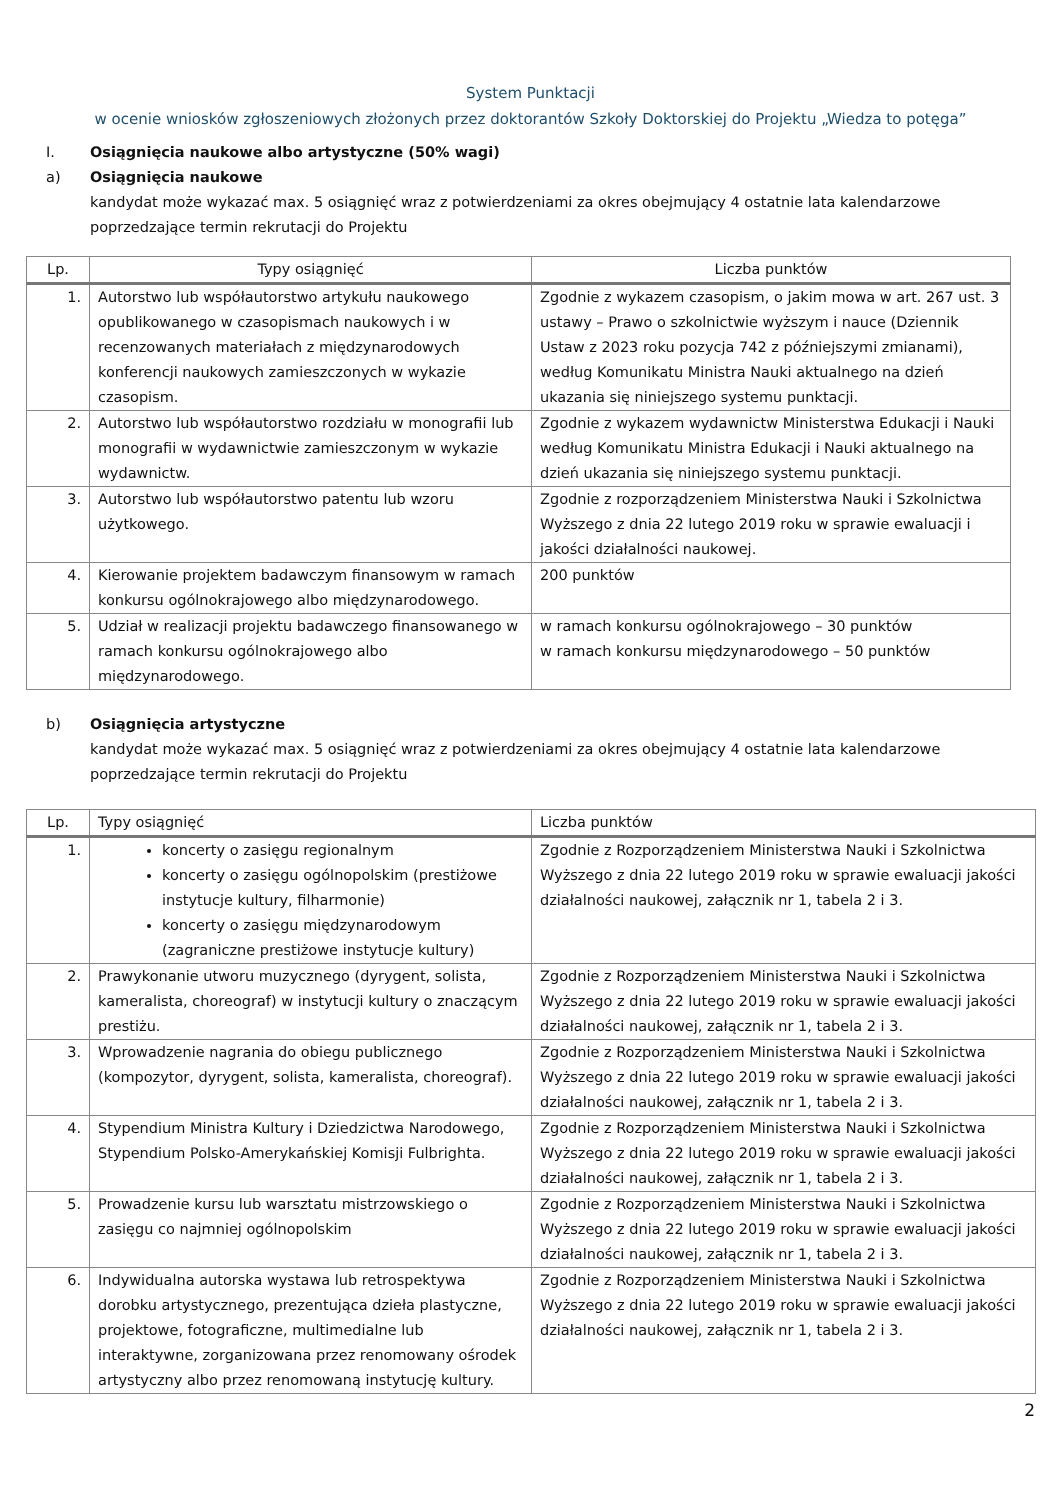System Punktacji
w ocenie wniosków zgłoszeniowych złożonych przez doktorantów Szkoły Doktorskiej do Projektu „Wiedza to potęga”
I. Osiągnięcia naukowe albo artystyczne (50% wagi)
a) Osiągnięcia naukowe
kandydat może wykazać max. 5 osiągnięć wraz z potwierdzeniami za okres obejmujący 4 ostatnie lata kalendarzowe poprzedzające termin rekrutacji do Projektu
| Lp. | Typy osiągnięć | Liczba punktów |
| --- | --- | --- |
| 1. | Autorstwo lub współautorstwo artykułu naukowego opublikowanego w czasopismach naukowych i w recenzowanych materiałach z międzynarodowych konferencji naukowych zamieszczonych w wykazie czasopism. | Zgodnie z wykazem czasopism, o jakim mowa w art. 267 ust. 3 ustawy – Prawo o szkolnictwie wyższym i nauce (Dziennik Ustaw z 2023 roku pozycja 742 z późniejszymi zmianami), według Komunikatu Ministra Nauki aktualnego na dzień ukazania się niniejszego systemu punktacji. |
| 2. | Autorstwo lub współautorstwo rozdziału w monografii lub monografii w wydawnictwie zamieszczonym w wykazie wydawnictw. | Zgodnie z wykazem wydawnictw Ministerstwa Edukacji i Nauki według Komunikatu Ministra Edukacji i Nauki aktualnego na dzień ukazania się niniejszego systemu punktacji. |
| 3. | Autorstwo lub współautorstwo patentu lub wzoru użytkowego. | Zgodnie z rozporządzeniem Ministerstwa Nauki i Szkolnictwa Wyższego z dnia 22 lutego 2019 roku w sprawie ewaluacji i jakości działalności naukowej. |
| 4. | Kierowanie projektem badawczym finansowym w ramach konkursu ogólnokrajowego albo międzynarodowego. | 200 punktów |
| 5. | Udział w realizacji projektu badawczego finansowanego w ramach konkursu ogólnokrajowego albo międzynarodowego. | w ramach konkursu ogólnokrajowego – 30 punktów w ramach konkursu międzynarodowego – 50 punktów |
b) Osiągnięcia artystyczne
kandydat może wykazać max. 5 osiągnięć wraz z potwierdzeniami za okres obejmujący 4 ostatnie lata kalendarzowe poprzedzające termin rekrutacji do Projektu
| Lp. | Typy osiągnięć | Liczba punktów |
| --- | --- | --- |
| 1. | koncerty o zasięgu regionalnym koncerty o zasięgu ogólnopolskim (prestiżowe instytucje kultury, filharmonie) koncerty o zasięgu międzynarodowym (zagraniczne prestiżowe instytucje kultury) | Zgodnie z Rozporządzeniem Ministerstwa Nauki i Szkolnictwa Wyższego z dnia 22 lutego 2019 roku w sprawie ewaluacji jakości działalności naukowej, załącznik nr 1, tabela 2 i 3. |
| 2. | Prawykonanie utworu muzycznego (dyrygent, solista, kameralista, choreograf) w instytucji kultury o znaczącym prestiżu. | Zgodnie z Rozporządzeniem Ministerstwa Nauki i Szkolnictwa Wyższego z dnia 22 lutego 2019 roku w sprawie ewaluacji jakości działalności naukowej, załącznik nr 1, tabela 2 i 3. |
| 3. | Wprowadzenie nagrania do obiegu publicznego (kompozytor, dyrygent, solista, kameralista, choreograf). | Zgodnie z Rozporządzeniem Ministerstwa Nauki i Szkolnictwa Wyższego z dnia 22 lutego 2019 roku w sprawie ewaluacji jakości działalności naukowej, załącznik nr 1, tabela 2 i 3. |
| 4. | Stypendium Ministra Kultury i Dziedzictwa Narodowego, Stypendium Polsko-Amerykańskiej Komisji Fulbrighta. | Zgodnie z Rozporządzeniem Ministerstwa Nauki i Szkolnictwa Wyższego z dnia 22 lutego 2019 roku w sprawie ewaluacji jakości działalności naukowej, załącznik nr 1, tabela 2 i 3. |
| 5. | Prowadzenie kursu lub warsztatu mistrzowskiego o zasięgu co najmniej ogólnopolskim | Zgodnie z Rozporządzeniem Ministerstwa Nauki i Szkolnictwa Wyższego z dnia 22 lutego 2019 roku w sprawie ewaluacji jakości działalności naukowej, załącznik nr 1, tabela 2 i 3. |
| 6. | Indywidualna autorska wystawa lub retrospektywa dorobku artystycznego, prezentująca dzieła plastyczne, projektowe, fotograficzne, multimedialne lub interaktywne, zorganizowana przez renomowany ośrodek artystyczny albo przez renomowaną instytucję kultury. | Zgodnie z Rozporządzeniem Ministerstwa Nauki i Szkolnictwa Wyższego z dnia 22 lutego 2019 roku w sprawie ewaluacji jakości działalności naukowej, załącznik nr 1, tabela 2 i 3. |
2